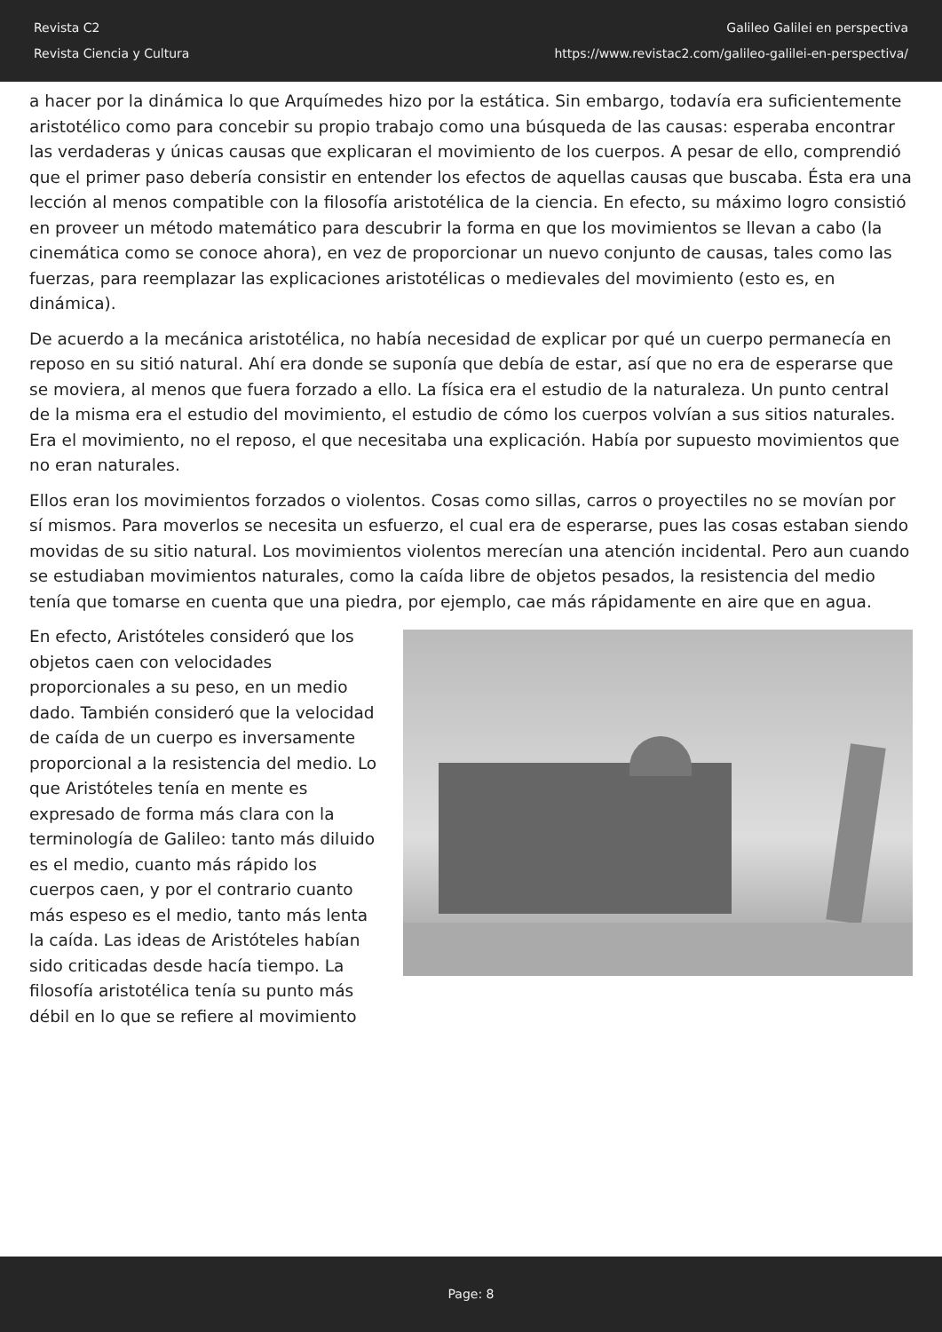Revista C2
Revista Ciencia y Cultura
Galileo Galilei en perspectiva
https://www.revistac2.com/galileo-galilei-en-perspectiva/
a hacer por la dinámica lo que Arquímedes hizo por la estática. Sin embargo, todavía era suficientemente aristotélico como para concebir su propio trabajo como una búsqueda de las causas: esperaba encontrar las verdaderas y únicas causas que explicaran el movimiento de los cuerpos. A pesar de ello, comprendió que el primer paso debería consistir en entender los efectos de aquellas causas que buscaba. Ésta era una lección al menos compatible con la filosofía aristotélica de la ciencia. En efecto, su máximo logro consistió en proveer un método matemático para descubrir la forma en que los movimientos se llevan a cabo (la cinemática como se conoce ahora), en vez de proporcionar un nuevo conjunto de causas, tales como las fuerzas, para reemplazar las explicaciones aristotélicas o medievales del movimiento (esto es, en dinámica).
De acuerdo a la mecánica aristotélica, no había necesidad de explicar por qué un cuerpo permanecía en reposo en su sitió natural. Ahí era donde se suponía que debía de estar, así que no era de esperarse que se moviera, al menos que fuera forzado a ello. La física era el estudio de la naturaleza. Un punto central de la misma era el estudio del movimiento, el estudio de cómo los cuerpos volvían a sus sitios naturales. Era el movimiento, no el reposo, el que necesitaba una explicación. Había por supuesto movimientos que no eran naturales.
Ellos eran los movimientos forzados o violentos. Cosas como sillas, carros o proyectiles no se movían por sí mismos. Para moverlos se necesita un esfuerzo, el cual era de esperarse, pues las cosas estaban siendo movidas de su sitio natural. Los movimientos violentos merecían una atención incidental. Pero aun cuando se estudiaban movimientos naturales, como la caída libre de objetos pesados, la resistencia del medio tenía que tomarse en cuenta que una piedra, por ejemplo, cae más rápidamente en aire que en agua.
En efecto, Aristóteles consideró que los objetos caen con velocidades proporcionales a su peso, en un medio dado. También consideró que la velocidad de caída de un cuerpo es inversamente proporcional a la resistencia del medio. Lo que Aristóteles tenía en mente es expresado de forma más clara con la terminología de Galileo: tanto más diluido es el medio, cuanto más rápido los cuerpos caen, y por el contrario cuanto más espeso es el medio, tanto más lenta la caída. Las ideas de Aristóteles habían sido criticadas desde hacía tiempo. La filosofía aristotélica tenía su punto más débil en lo que se refiere al movimiento
Page: 8